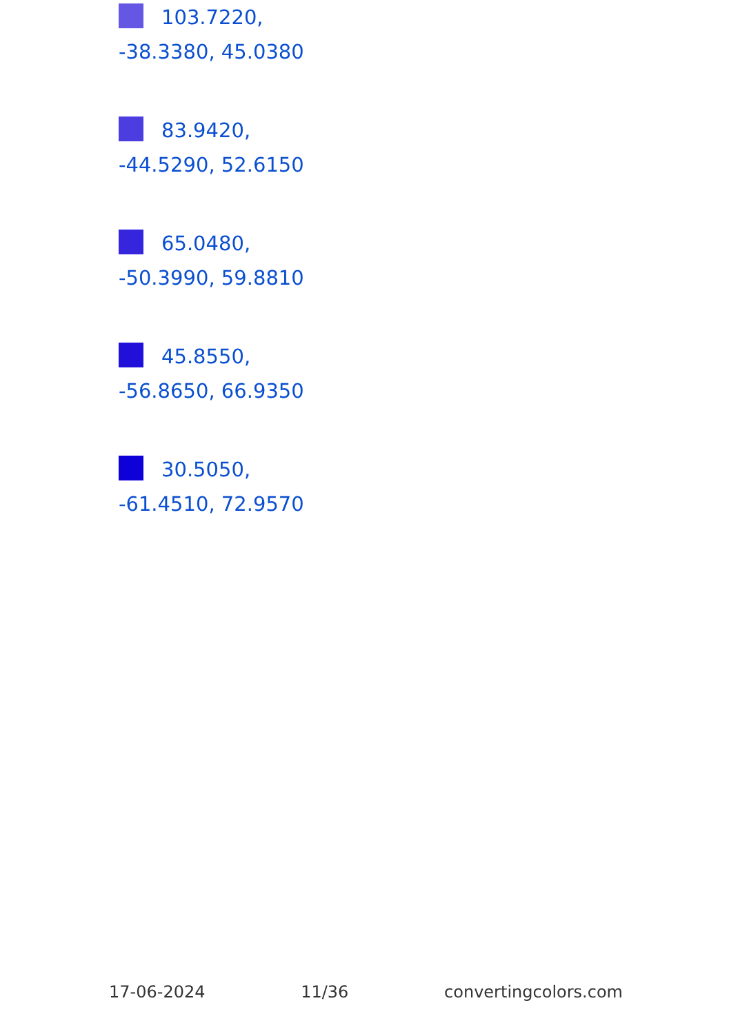103.7220, -38.3380, 45.0380
83.9420, -44.5290, 52.6150
65.0480, -50.3990, 59.8810
45.8550, -56.8650, 66.9350
30.5050, -61.4510, 72.9570
17-06-2024 11/36 convertingcolors.com